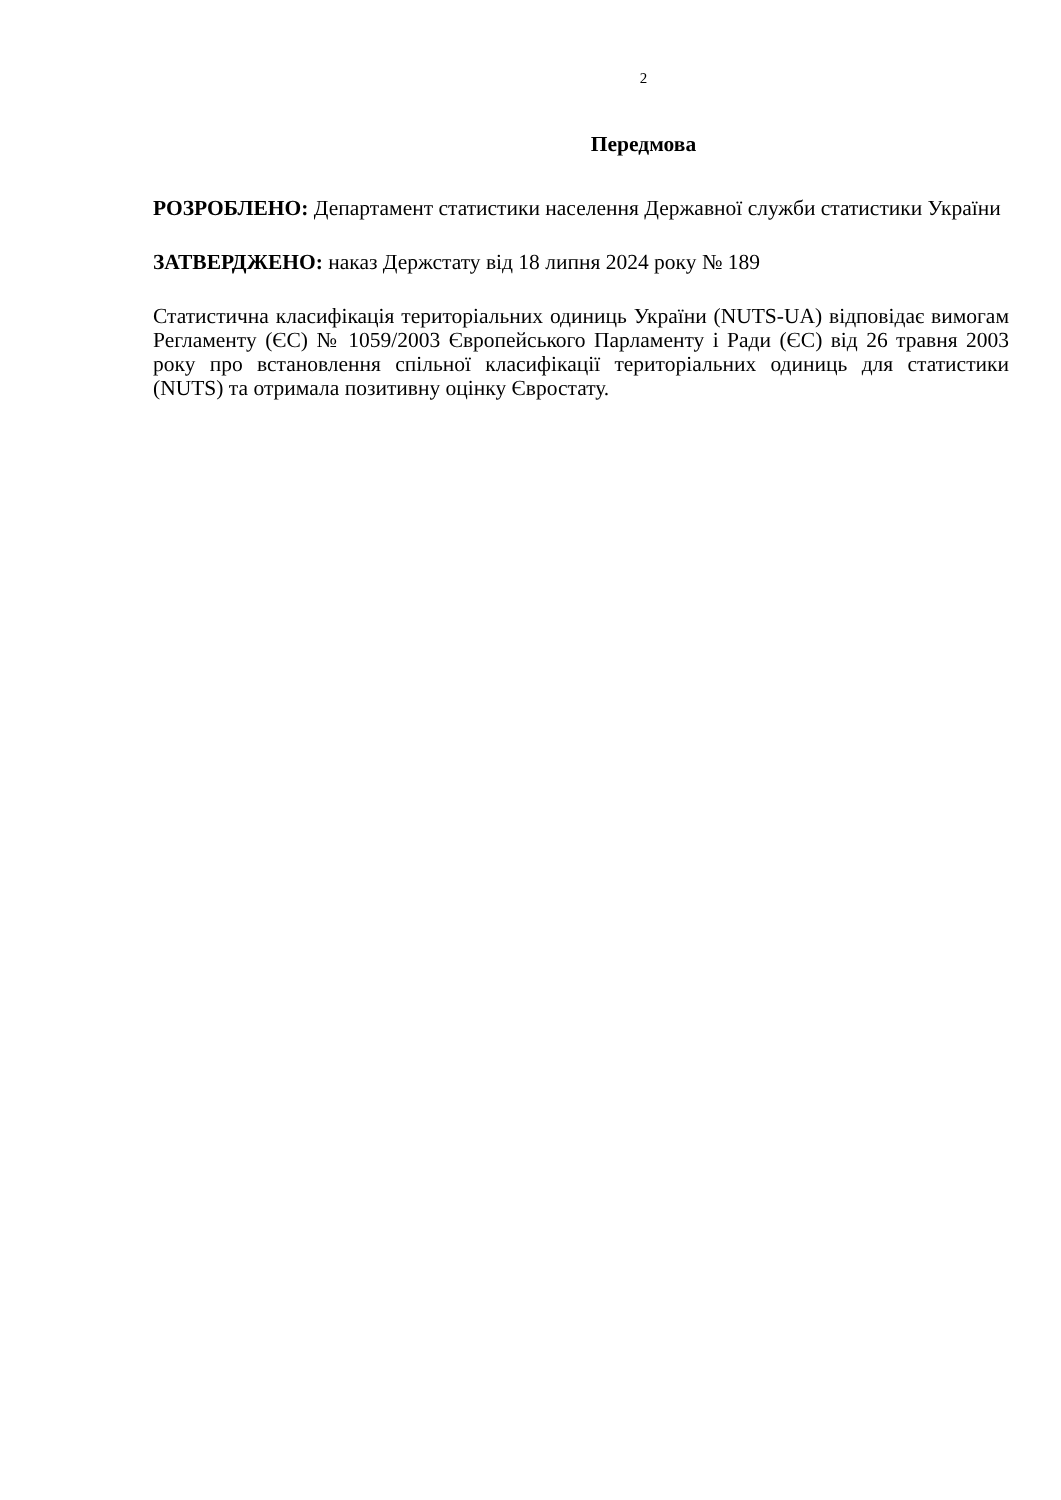2
Передмова
РОЗРОБЛЕНО: Департамент статистики населення Державної служби статистики України
ЗАТВЕРДЖЕНО: наказ Держстату від 18 липня 2024 року № 189
Статистична класифікація територіальних одиниць України (NUTS-UA) відповідає вимогам Регламенту (ЄС) № 1059/2003 Європейського Парламенту і Ради (ЄС) від 26 травня 2003 року про встановлення спільної класифікації територіальних одиниць для статистики (NUTS) та отримала позитивну оцінку Євростату.